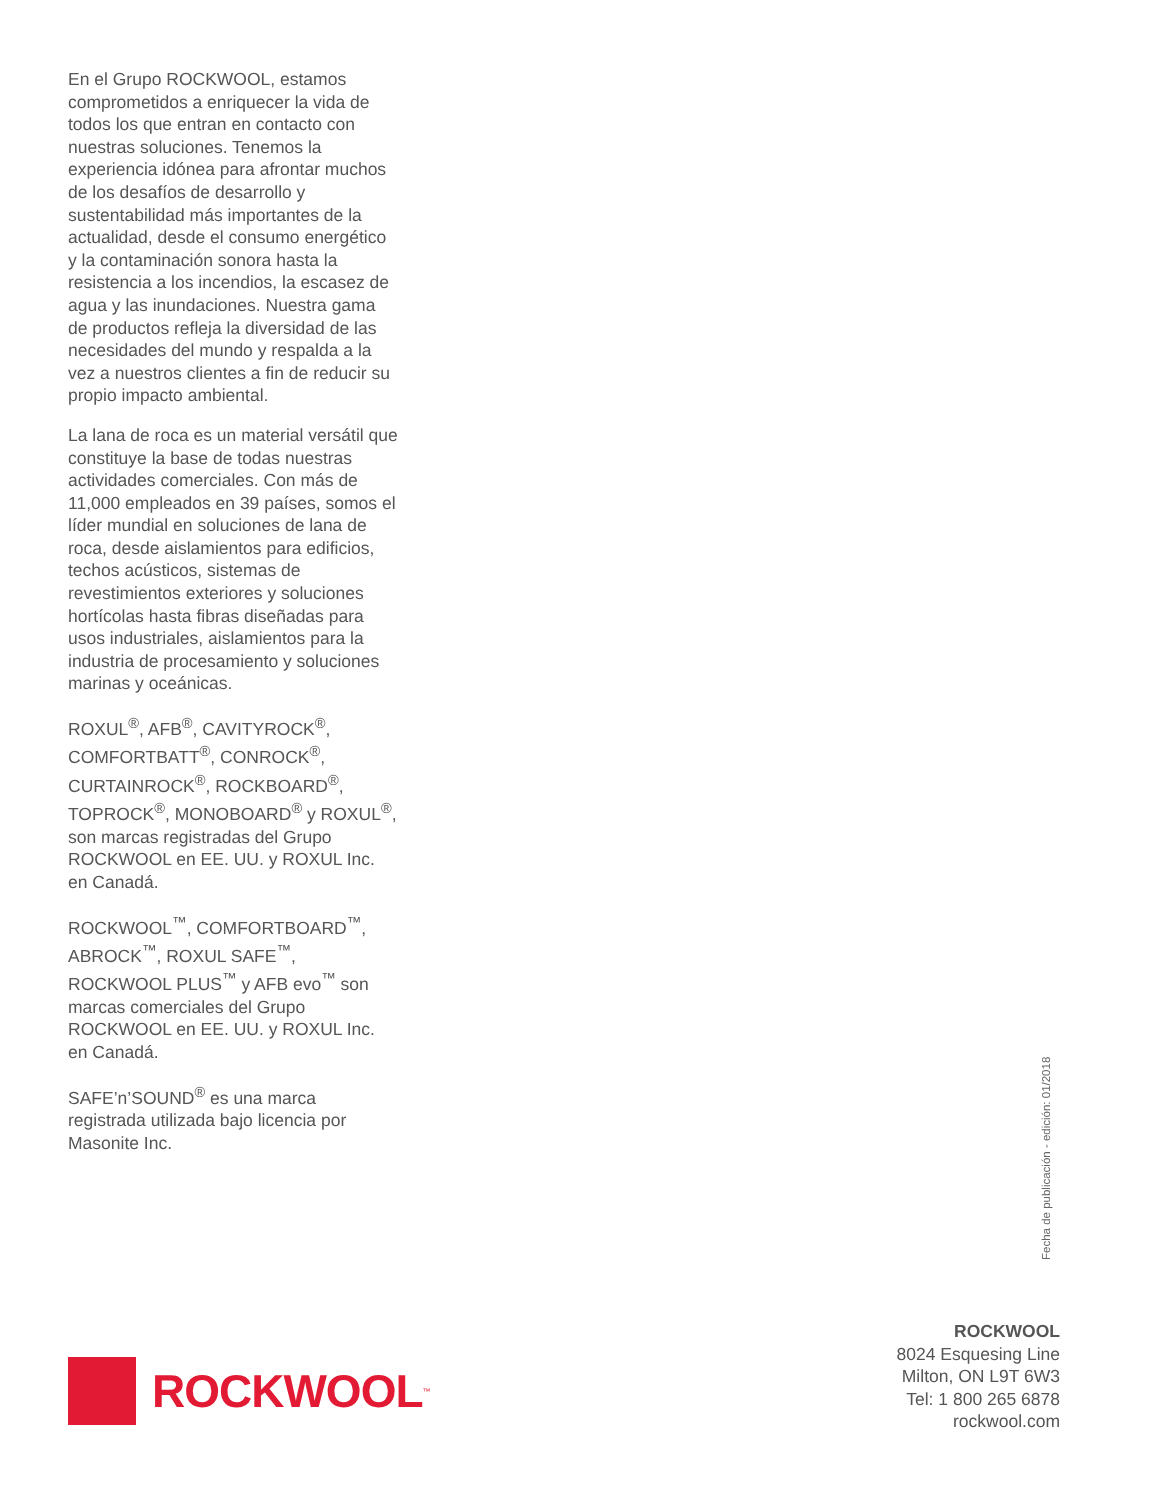En el Grupo ROCKWOOL, estamos comprometidos a enriquecer la vida de todos los que entran en contacto con nuestras soluciones. Tenemos la experiencia idónea para afrontar muchos de los desafíos de desarrollo y sustentabilidad más importantes de la actualidad, desde el consumo energético y la contaminación sonora hasta la resistencia a los incendios, la escasez de agua y las inundaciones. Nuestra gama de productos refleja la diversidad de las necesidades del mundo y respalda a la vez a nuestros clientes a fin de reducir su propio impacto ambiental.
La lana de roca es un material versátil que constituye la base de todas nuestras actividades comerciales. Con más de 11,000 empleados en 39 países, somos el líder mundial en soluciones de lana de roca, desde aislamientos para edificios, techos acústicos, sistemas de revestimientos exteriores y soluciones hortícolas hasta fibras diseñadas para usos industriales, aislamientos para la industria de procesamiento y soluciones marinas y oceánicas.
ROXUL<sup>®</sup>, AFB<sup>®</sup>, CAVITYROCK<sup>®</sup>, COMFORTBATT<sup>®</sup>, CONROCK<sup>®</sup>, CURTAINROCK<sup>®</sup>, ROCKBOARD<sup>®</sup>, TOPROCK<sup>®</sup>, MONOBOARD<sup>®</sup> y ROXUL<sup>®</sup>, son marcas registradas del Grupo ROCKWOOL en EE. UU. y ROXUL Inc. en Canadá.
ROCKWOOL<sup>™</sup>, COMFORTBOARD<sup>™</sup>, ABROCK<sup>™</sup>, ROXUL SAFE<sup>™</sup>, ROCKWOOL PLUS<sup>™</sup> y AFB evo<sup>™</sup> son marcas comerciales del Grupo ROCKWOOL en EE. UU. y ROXUL Inc. en Canadá.
SAFE’n’SOUND<sup>®</sup> es una marca registrada utilizada bajo licencia por Masonite Inc.
Fecha de publicación - edición: 01/2018
ROCKWOOL
8024 Esquesing Line
Milton, ON L9T 6W3
Tel: 1 800 265 6878
rockwool.com
ROCKWOOL<sup>™</sup>